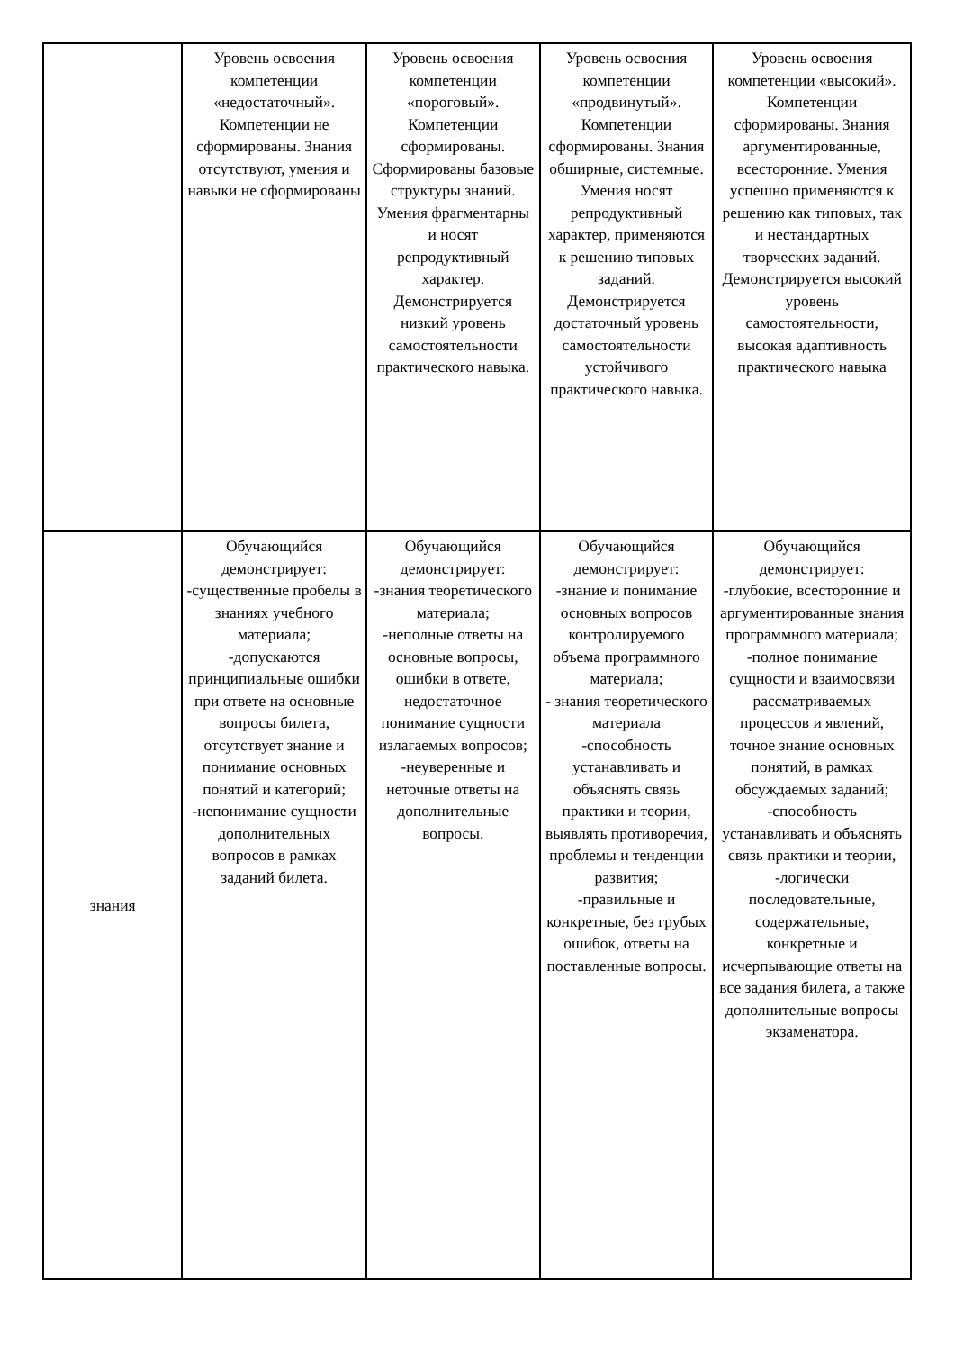| | Уровень освоения компетенции «недостаточный». Компетенции не сформированы. Знания отсутствуют, умения и навыки не сформированы | Уровень освоения компетенции «пороговый». Компетенции сформированы. Сформированы базовые структуры знаний. Умения фрагментарны и носят репродуктивный характер. Демонстрируется низкий уровень самостоятельности практического навыка. | Уровень освоения компетенции «продвинутый». Компетенции сформированы. Знания обширные, системные. Умения носят репродуктивный характер, применяются к решению типовых заданий. Демонстрируется достаточный уровень самостоятельности устойчивого практического навыка. | Уровень освоения компетенции «высокий». Компетенции сформированы. Знания аргументированные, всесторонние. Умения успешно применяются к решению как типовых, так и нестандартных творческих заданий. Демонстрируется высокий уровень самостоятельности, высокая адаптивность практического навыка |
| знания | Обучающийся демонстрирует: -существенные пробелы в знаниях учебного материала; -допускаются принципиальные ошибки при ответе на основные вопросы билета, отсутствует знание и понимание основных понятий и категорий; -непонимание сущности дополнительных вопросов в рамках заданий билета. | Обучающийся демонстрирует: -знания теоретического материала; -неполные ответы на основные вопросы, ошибки в ответе, недостаточное понимание сущности излагаемых вопросов; -неуверенные и неточные ответы на дополнительные вопросы. | Обучающийся демонстрирует: -знание и понимание основных вопросов контролируемого объема программного материала; - знания теоретического материала -способность устанавливать и объяснять связь практики и теории, выявлять противоречия, проблемы и тенденции развития; -правильные и конкретные, без грубых ошибок, ответы на поставленные вопросы. | Обучающийся демонстрирует: -глубокие, всесторонние и аргументированные знания программного материала; -полное понимание сущности и взаимосвязи рассматриваемых процессов и явлений, точное знание основных понятий, в рамках обсуждаемых заданий; -способность устанавливать и объяснять связь практики и теории, -логически последовательные, содержательные, конкретные и исчерпывающие ответы на все задания билета, а также дополнительные вопросы экзаменатора. |